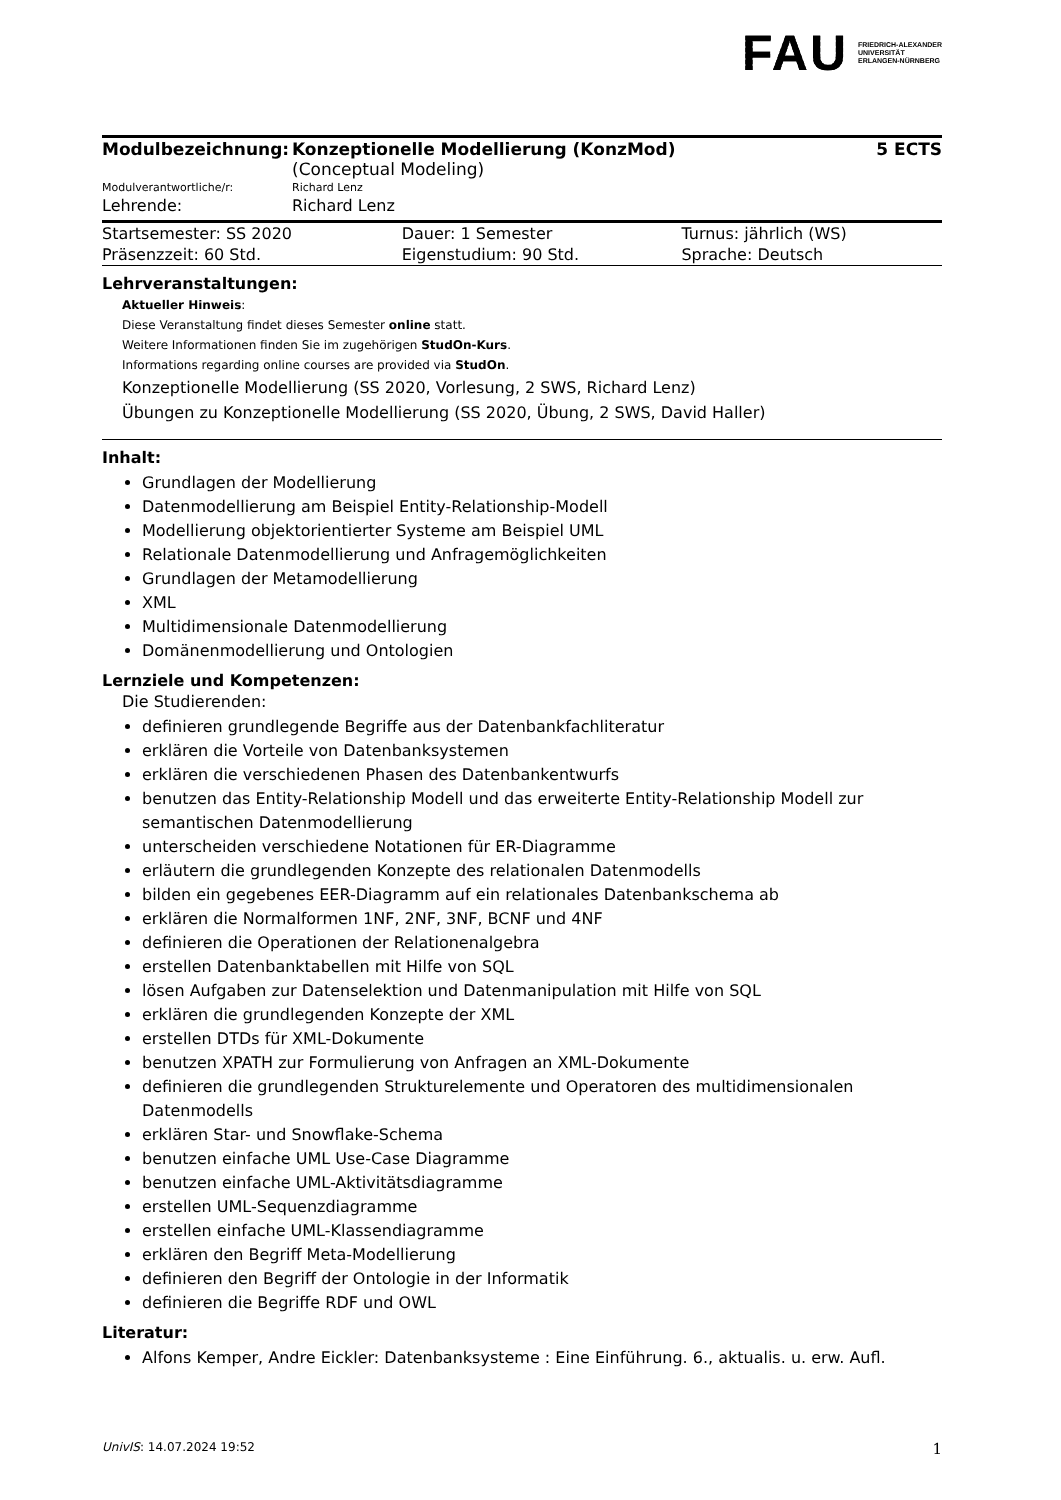FAU FRIEDRICH-ALEXANDER
UNIVERSITÄT
ERLANGEN-NÜRNBERG
| Modulbezeichnung: | Konzeptionelle Modellierung (KonzMod) (Conceptual Modeling) | 5 ECTS |
| Modulverantwortliche/r: | Richard Lenz | |
| Lehrende: | Richard Lenz | |
| Startsemester: SS 2020 | Dauer: 1 Semester | Turnus: jährlich (WS) |
| Präsenzzeit: 60 Std. | Eigenstudium: 90 Std. | Sprache: Deutsch |
Lehrveranstaltungen:
Aktueller Hinweis:
Diese Veranstaltung findet dieses Semester online statt.
Weitere Informationen finden Sie im zugehörigen StudOn-Kurs.
Informations regarding online courses are provided via StudOn.
Konzeptionelle Modellierung (SS 2020, Vorlesung, 2 SWS, Richard Lenz)
Übungen zu Konzeptionelle Modellierung (SS 2020, Übung, 2 SWS, David Haller)
Inhalt:
Grundlagen der Modellierung
Datenmodellierung am Beispiel Entity-Relationship-Modell
Modellierung objektorientierter Systeme am Beispiel UML
Relationale Datenmodellierung und Anfragemöglichkeiten
Grundlagen der Metamodellierung
XML
Multidimensionale Datenmodellierung
Domänenmodellierung und Ontologien
Lernziele und Kompetenzen:
Die Studierenden:
definieren grundlegende Begriffe aus der Datenbankfachliteratur
erklären die Vorteile von Datenbanksystemen
erklären die verschiedenen Phasen des Datenbankentwurfs
benutzen das Entity-Relationship Modell und das erweiterte Entity-Relationship Modell zur semantischen Datenmodellierung
unterscheiden verschiedene Notationen für ER-Diagramme
erläutern die grundlegenden Konzepte des relationalen Datenmodells
bilden ein gegebenes EER-Diagramm auf ein relationales Datenbankschema ab
erklären die Normalformen 1NF, 2NF, 3NF, BCNF und 4NF
definieren die Operationen der Relationenalgebra
erstellen Datenbanktabellen mit Hilfe von SQL
lösen Aufgaben zur Datenselektion und Datenmanipulation mit Hilfe von SQL
erklären die grundlegenden Konzepte der XML
erstellen DTDs für XML-Dokumente
benutzen XPATH zur Formulierung von Anfragen an XML-Dokumente
definieren die grundlegenden Strukturelemente und Operatoren des multidimensionalen Datenmodells
erklären Star- und Snowflake-Schema
benutzen einfache UML Use-Case Diagramme
benutzen einfache UML-Aktivitätsdiagramme
erstellen UML-Sequenzdiagramme
erstellen einfache UML-Klassendiagramme
erklären den Begriff Meta-Modellierung
definieren den Begriff der Ontologie in der Informatik
definieren die Begriffe RDF und OWL
Literatur:
Alfons Kemper, Andre Eickler: Datenbanksysteme : Eine Einführung. 6., aktualis. u. erw. Aufl.
UnivIS: 14.07.2024 19:52 1